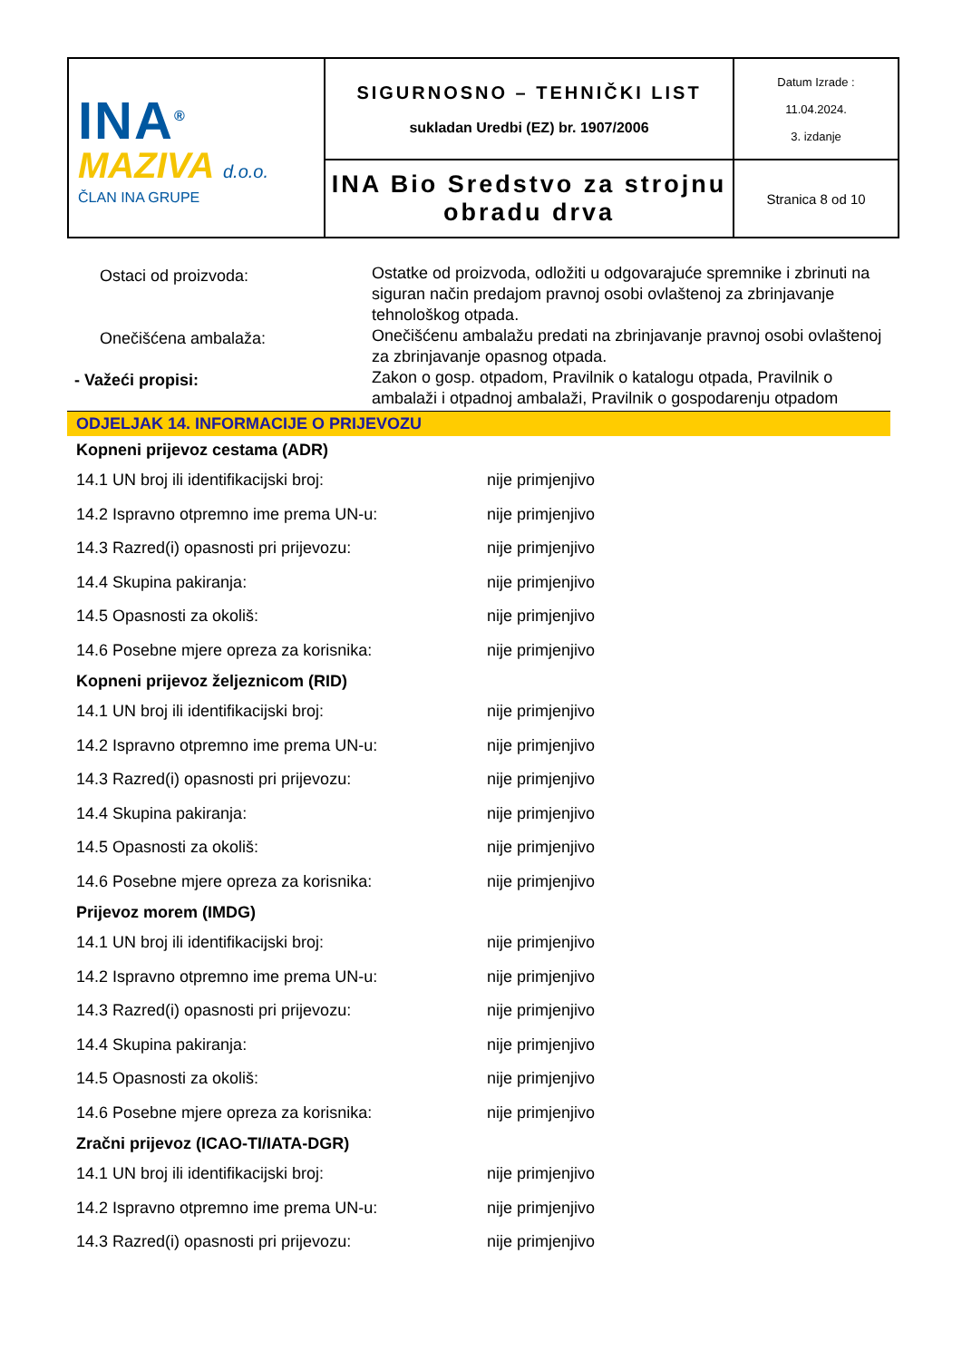| INA<sup>®</sup> MAZIVA d.o.o. ČLAN INA GRUPE | SIGURNOSNO – TEHNIČKI LIST sukladan Uredbi (EZ) br. 1907/2006 | Datum Izrade : 11.04.2024. 3. izdanje |
| | INA Bio Sredstvo za strojnu obradu drva | Stranica 8 od 10 |
Ostaci od proizvoda:
Ostatke od proizvoda, odložiti u odgovarajuće spremnike i zbrinuti na siguran način predajom pravnoj osobi ovlaštenoj za zbrinjavanje tehnološkog otpada.
Onečišćena ambalaža:
Onečišćenu ambalažu predati na zbrinjavanje pravnoj osobi ovlaštenoj za zbrinjavanje opasnog otpada.
- Važeći propisi:
Zakon o gosp. otpadom, Pravilnik o katalogu otpada, Pravilnik o ambalaži i otpadnoj ambalaži, Pravilnik o gospodarenju otpadom
ODJELJAK 14. INFORMACIJE O PRIJEVOZU
| Kopneni prijevoz cestama (ADR) | |
| 14.1 UN broj ili identifikacijski broj: | nije primjenjivo |
| 14.2 Ispravno otpremno ime prema UN-u: | nije primjenjivo |
| 14.3 Razred(i) opasnosti pri prijevozu: | nije primjenjivo |
| 14.4 Skupina pakiranja: | nije primjenjivo |
| 14.5 Opasnosti za okoliš: | nije primjenjivo |
| 14.6 Posebne mjere opreza za korisnika: | nije primjenjivo |
| Kopneni prijevoz željeznicom (RID) | |
| 14.1 UN broj ili identifikacijski broj: | nije primjenjivo |
| 14.2 Ispravno otpremno ime prema UN-u: | nije primjenjivo |
| 14.3 Razred(i) opasnosti pri prijevozu: | nije primjenjivo |
| 14.4 Skupina pakiranja: | nije primjenjivo |
| 14.5 Opasnosti za okoliš: | nije primjenjivo |
| 14.6 Posebne mjere opreza za korisnika: | nije primjenjivo |
| Prijevoz morem (IMDG) | |
| 14.1 UN broj ili identifikacijski broj: | nije primjenjivo |
| 14.2 Ispravno otpremno ime prema UN-u: | nije primjenjivo |
| 14.3 Razred(i) opasnosti pri prijevozu: | nije primjenjivo |
| 14.4 Skupina pakiranja: | nije primjenjivo |
| 14.5 Opasnosti za okoliš: | nije primjenjivo |
| 14.6 Posebne mjere opreza za korisnika: | nije primjenjivo |
| Zračni prijevoz (ICAO-TI/IATA-DGR) | |
| 14.1 UN broj ili identifikacijski broj: | nije primjenjivo |
| 14.2 Ispravno otpremno ime prema UN-u: | nije primjenjivo |
| 14.3 Razred(i) opasnosti pri prijevozu: | nije primjenjivo |